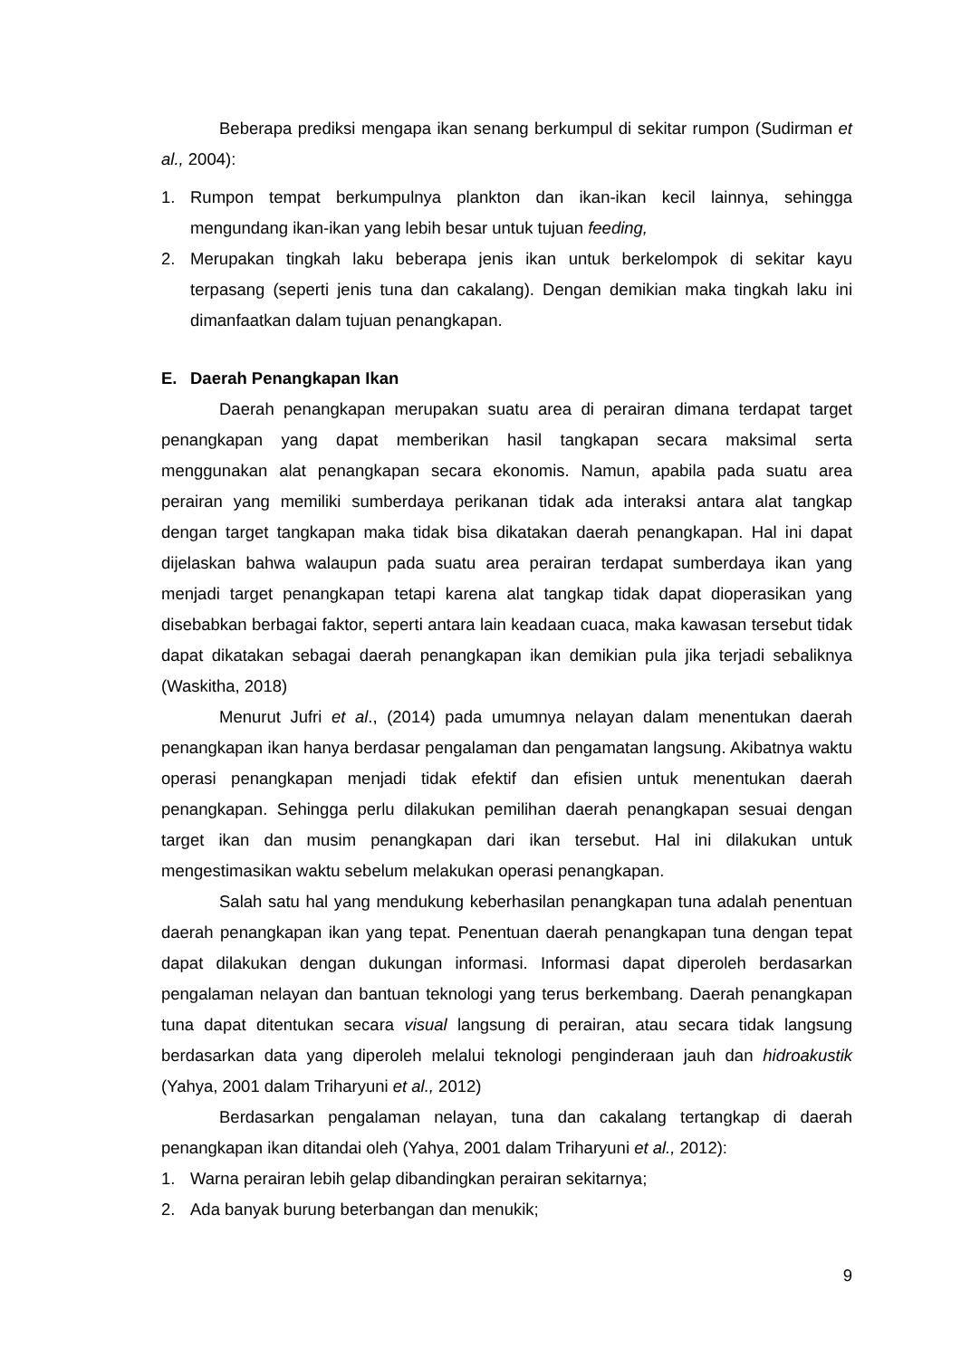Beberapa prediksi mengapa ikan senang berkumpul di sekitar rumpon (Sudirman et al., 2004):
1. Rumpon tempat berkumpulnya plankton dan ikan-ikan kecil lainnya, sehingga mengundang ikan-ikan yang lebih besar untuk tujuan feeding,
2. Merupakan tingkah laku beberapa jenis ikan untuk berkelompok di sekitar kayu terpasang (seperti jenis tuna dan cakalang). Dengan demikian maka tingkah laku ini dimanfaatkan dalam tujuan penangkapan.
E. Daerah Penangkapan Ikan
Daerah penangkapan merupakan suatu area di perairan dimana terdapat target penangkapan yang dapat memberikan hasil tangkapan secara maksimal serta menggunakan alat penangkapan secara ekonomis. Namun, apabila pada suatu area perairan yang memiliki sumberdaya perikanan tidak ada interaksi antara alat tangkap dengan target tangkapan maka tidak bisa dikatakan daerah penangkapan. Hal ini dapat dijelaskan bahwa walaupun pada suatu area perairan terdapat sumberdaya ikan yang menjadi target penangkapan tetapi karena alat tangkap tidak dapat dioperasikan yang disebabkan berbagai faktor, seperti antara lain keadaan cuaca, maka kawasan tersebut tidak dapat dikatakan sebagai daerah penangkapan ikan demikian pula jika terjadi sebaliknya (Waskitha, 2018)
Menurut Jufri et al., (2014) pada umumnya nelayan dalam menentukan daerah penangkapan ikan hanya berdasar pengalaman dan pengamatan langsung. Akibatnya waktu operasi penangkapan menjadi tidak efektif dan efisien untuk menentukan daerah penangkapan. Sehingga perlu dilakukan pemilihan daerah penangkapan sesuai dengan target ikan dan musim penangkapan dari ikan tersebut. Hal ini dilakukan untuk mengestimasikan waktu sebelum melakukan operasi penangkapan.
Salah satu hal yang mendukung keberhasilan penangkapan tuna adalah penentuan daerah penangkapan ikan yang tepat. Penentuan daerah penangkapan tuna dengan tepat dapat dilakukan dengan dukungan informasi. Informasi dapat diperoleh berdasarkan pengalaman nelayan dan bantuan teknologi yang terus berkembang. Daerah penangkapan tuna dapat ditentukan secara visual langsung di perairan, atau secara tidak langsung berdasarkan data yang diperoleh melalui teknologi penginderaan jauh dan hidroakustik (Yahya, 2001 dalam Triharyuni et al., 2012)
Berdasarkan pengalaman nelayan, tuna dan cakalang tertangkap di daerah penangkapan ikan ditandai oleh (Yahya, 2001 dalam Triharyuni et al., 2012):
1. Warna perairan lebih gelap dibandingkan perairan sekitarnya;
2. Ada banyak burung beterbangan dan menukik;
9